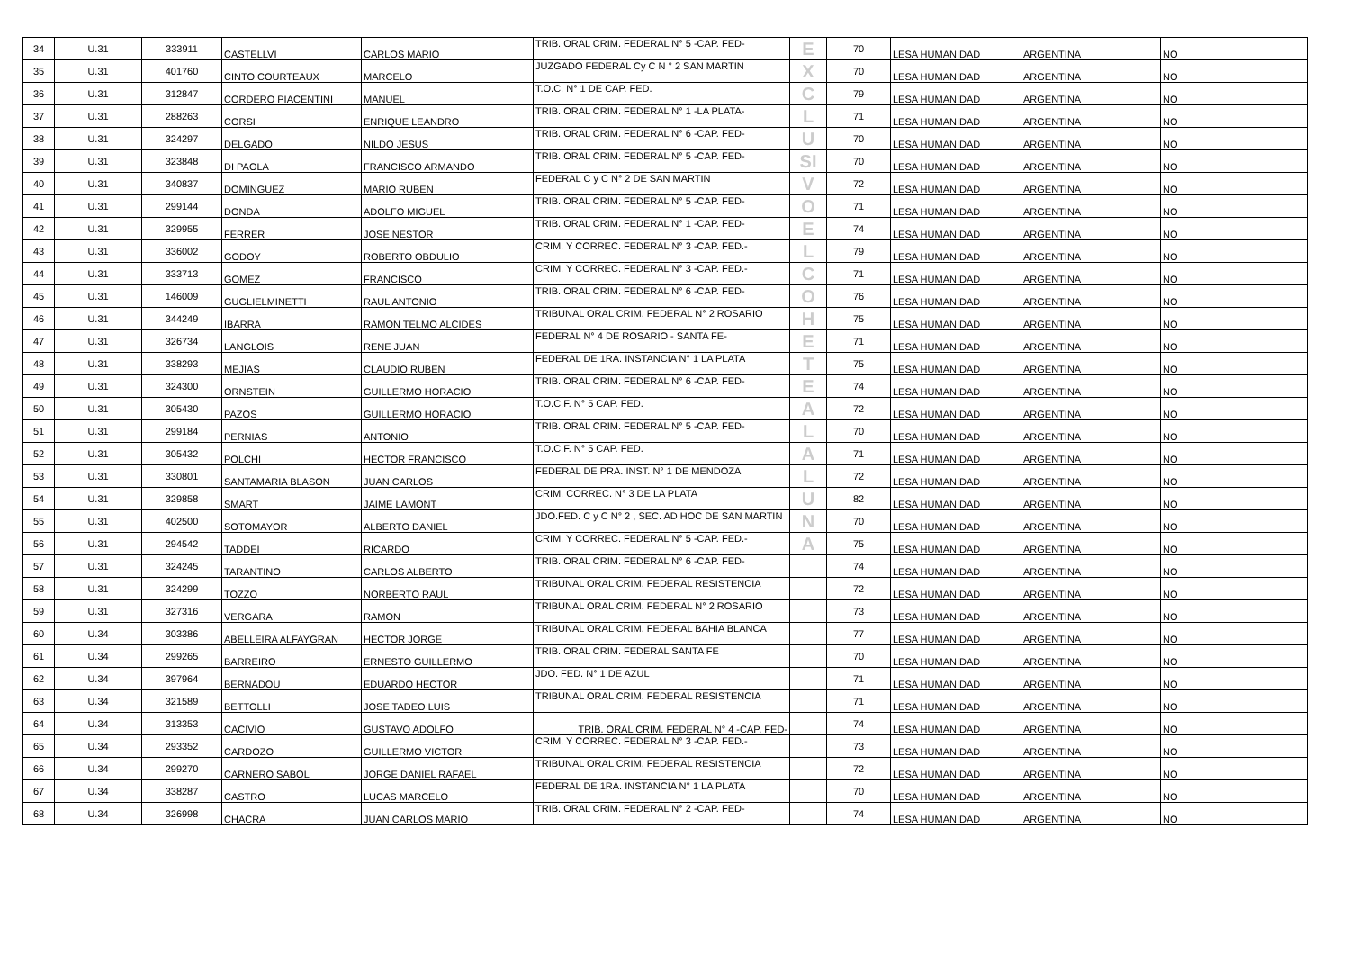| 34 | U.31 | 333911 | CASTELLVI | CARLOS MARIO | TRIB. ORAL CRIM. FEDERAL N° 5 -CAP. FED- | E | 70 | LESA HUMANIDAD | ARGENTINA | NO |
| 35 | U.31 | 401760 | CINTO COURTEAUX | MARCELO | JUZGADO FEDERAL Cy C N ° 2 SAN MARTIN | X | 70 | LESA HUMANIDAD | ARGENTINA | NO |
| 36 | U.31 | 312847 | CORDERO PIACENTINI | MANUEL | T.O.C. N° 1 DE CAP. FED. | C | 79 | LESA HUMANIDAD | ARGENTINA | NO |
| 37 | U.31 | 288263 | CORSI | ENRIQUE LEANDRO | TRIB. ORAL CRIM. FEDERAL N° 1 -LA PLATA- | L | 71 | LESA HUMANIDAD | ARGENTINA | NO |
| 38 | U.31 | 324297 | DELGADO | NILDO JESUS | TRIB. ORAL CRIM. FEDERAL N° 6 -CAP. FED- | U | 70 | LESA HUMANIDAD | ARGENTINA | NO |
| 39 | U.31 | 323848 | DI PAOLA | FRANCISCO ARMANDO | TRIB. ORAL CRIM. FEDERAL N° 5 -CAP. FED- | SI | 70 | LESA HUMANIDAD | ARGENTINA | NO |
| 40 | U.31 | 340837 | DOMINGUEZ | MARIO RUBEN | FEDERAL C y C N° 2 DE SAN MARTIN | V | 72 | LESA HUMANIDAD | ARGENTINA | NO |
| 41 | U.31 | 299144 | DONDA | ADOLFO MIGUEL | TRIB. ORAL CRIM. FEDERAL N° 5 -CAP. FED- | O | 71 | LESA HUMANIDAD | ARGENTINA | NO |
| 42 | U.31 | 329955 | FERRER | JOSE NESTOR | TRIB. ORAL CRIM. FEDERAL N° 1 -CAP. FED- | E | 74 | LESA HUMANIDAD | ARGENTINA | NO |
| 43 | U.31 | 336002 | GODOY | ROBERTO OBDULIO | CRIM. Y CORREC. FEDERAL N° 3 -CAP. FED.- | L | 79 | LESA HUMANIDAD | ARGENTINA | NO |
| 44 | U.31 | 333713 | GOMEZ | FRANCISCO | CRIM. Y CORREC. FEDERAL N° 3 -CAP. FED.- | C | 71 | LESA HUMANIDAD | ARGENTINA | NO |
| 45 | U.31 | 146009 | GUGLIELMINETTI | RAUL ANTONIO | TRIB. ORAL CRIM. FEDERAL N° 6 -CAP. FED- | O | 76 | LESA HUMANIDAD | ARGENTINA | NO |
| 46 | U.31 | 344249 | IBARRA | RAMON TELMO ALCIDES | TRIBUNAL ORAL CRIM. FEDERAL N° 2 ROSARIO | H | 75 | LESA HUMANIDAD | ARGENTINA | NO |
| 47 | U.31 | 326734 | LANGLOIS | RENE JUAN | FEDERAL N° 4 DE ROSARIO - SANTA FE- | E | 71 | LESA HUMANIDAD | ARGENTINA | NO |
| 48 | U.31 | 338293 | MEJIAS | CLAUDIO RUBEN | FEDERAL DE 1RA. INSTANCIA N° 1 LA PLATA | T | 75 | LESA HUMANIDAD | ARGENTINA | NO |
| 49 | U.31 | 324300 | ORNSTEIN | GUILLERMO HORACIO | TRIB. ORAL CRIM. FEDERAL N° 6 -CAP. FED- | E | 74 | LESA HUMANIDAD | ARGENTINA | NO |
| 50 | U.31 | 305430 | PAZOS | GUILLERMO HORACIO | T.O.C.F. N° 5 CAP. FED. | A | 72 | LESA HUMANIDAD | ARGENTINA | NO |
| 51 | U.31 | 299184 | PERNIAS | ANTONIO | TRIB. ORAL CRIM. FEDERAL N° 5 -CAP. FED- | L | 70 | LESA HUMANIDAD | ARGENTINA | NO |
| 52 | U.31 | 305432 | POLCHI | HECTOR FRANCISCO | T.O.C.F. N° 5 CAP. FED. | A | 71 | LESA HUMANIDAD | ARGENTINA | NO |
| 53 | U.31 | 330801 | SANTAMARIA BLASON | JUAN CARLOS | FEDERAL DE PRA. INST. N° 1 DE MENDOZA | L | 72 | LESA HUMANIDAD | ARGENTINA | NO |
| 54 | U.31 | 329858 | SMART | JAIME LAMONT | CRIM. CORREC. N° 3 DE LA PLATA | U | 82 | LESA HUMANIDAD | ARGENTINA | NO |
| 55 | U.31 | 402500 | SOTOMAYOR | ALBERTO DANIEL | JDO.FED. C y C N° 2 , SEC. AD HOC DE SAN MARTIN | N | 70 | LESA HUMANIDAD | ARGENTINA | NO |
| 56 | U.31 | 294542 | TADDEI | RICARDO | CRIM. Y CORREC. FEDERAL N° 5 -CAP. FED.- | A | 75 | LESA HUMANIDAD | ARGENTINA | NO |
| 57 | U.31 | 324245 | TARANTINO | CARLOS ALBERTO | TRIB. ORAL CRIM. FEDERAL N° 6 -CAP. FED- | | 74 | LESA HUMANIDAD | ARGENTINA | NO |
| 58 | U.31 | 324299 | TOZZO | NORBERTO RAUL | TRIBUNAL ORAL CRIM. FEDERAL RESISTENCIA | | 72 | LESA HUMANIDAD | ARGENTINA | NO |
| 59 | U.31 | 327316 | VERGARA | RAMON | TRIBUNAL ORAL CRIM. FEDERAL N° 2 ROSARIO | | 73 | LESA HUMANIDAD | ARGENTINA | NO |
| 60 | U.34 | 303386 | ABELLEIRA ALFAYGRAN | HECTOR JORGE | TRIBUNAL ORAL CRIM. FEDERAL BAHIA BLANCA | | 77 | LESA HUMANIDAD | ARGENTINA | NO |
| 61 | U.34 | 299265 | BARREIRO | ERNESTO GUILLERMO | TRIB. ORAL CRIM. FEDERAL SANTA FE | | 70 | LESA HUMANIDAD | ARGENTINA | NO |
| 62 | U.34 | 397964 | BERNADOU | EDUARDO HECTOR | JDO. FED. N° 1 DE AZUL | | 71 | LESA HUMANIDAD | ARGENTINA | NO |
| 63 | U.34 | 321589 | BETTOLLI | JOSE TADEO LUIS | TRIBUNAL ORAL CRIM. FEDERAL RESISTENCIA | | 71 | LESA HUMANIDAD | ARGENTINA | NO |
| 64 | U.34 | 313353 | CACIVIO | GUSTAVO ADOLFO | TRIB. ORAL CRIM. FEDERAL N° 4 -CAP. FED- | | 74 | LESA HUMANIDAD | ARGENTINA | NO |
| 65 | U.34 | 293352 | CARDOZO | GUILLERMO VICTOR | CRIM. Y CORREC. FEDERAL N° 3 -CAP. FED.- | | 73 | LESA HUMANIDAD | ARGENTINA | NO |
| 66 | U.34 | 299270 | CARNERO SABOL | JORGE DANIEL RAFAEL | TRIBUNAL ORAL CRIM. FEDERAL RESISTENCIA | | 72 | LESA HUMANIDAD | ARGENTINA | NO |
| 67 | U.34 | 338287 | CASTRO | LUCAS MARCELO | FEDERAL DE 1RA. INSTANCIA N° 1 LA PLATA | | 70 | LESA HUMANIDAD | ARGENTINA | NO |
| 68 | U.34 | 326998 | CHACRA | JUAN CARLOS MARIO | TRIB. ORAL CRIM. FEDERAL N° 2 -CAP. FED- | | 74 | LESA HUMANIDAD | ARGENTINA | NO |